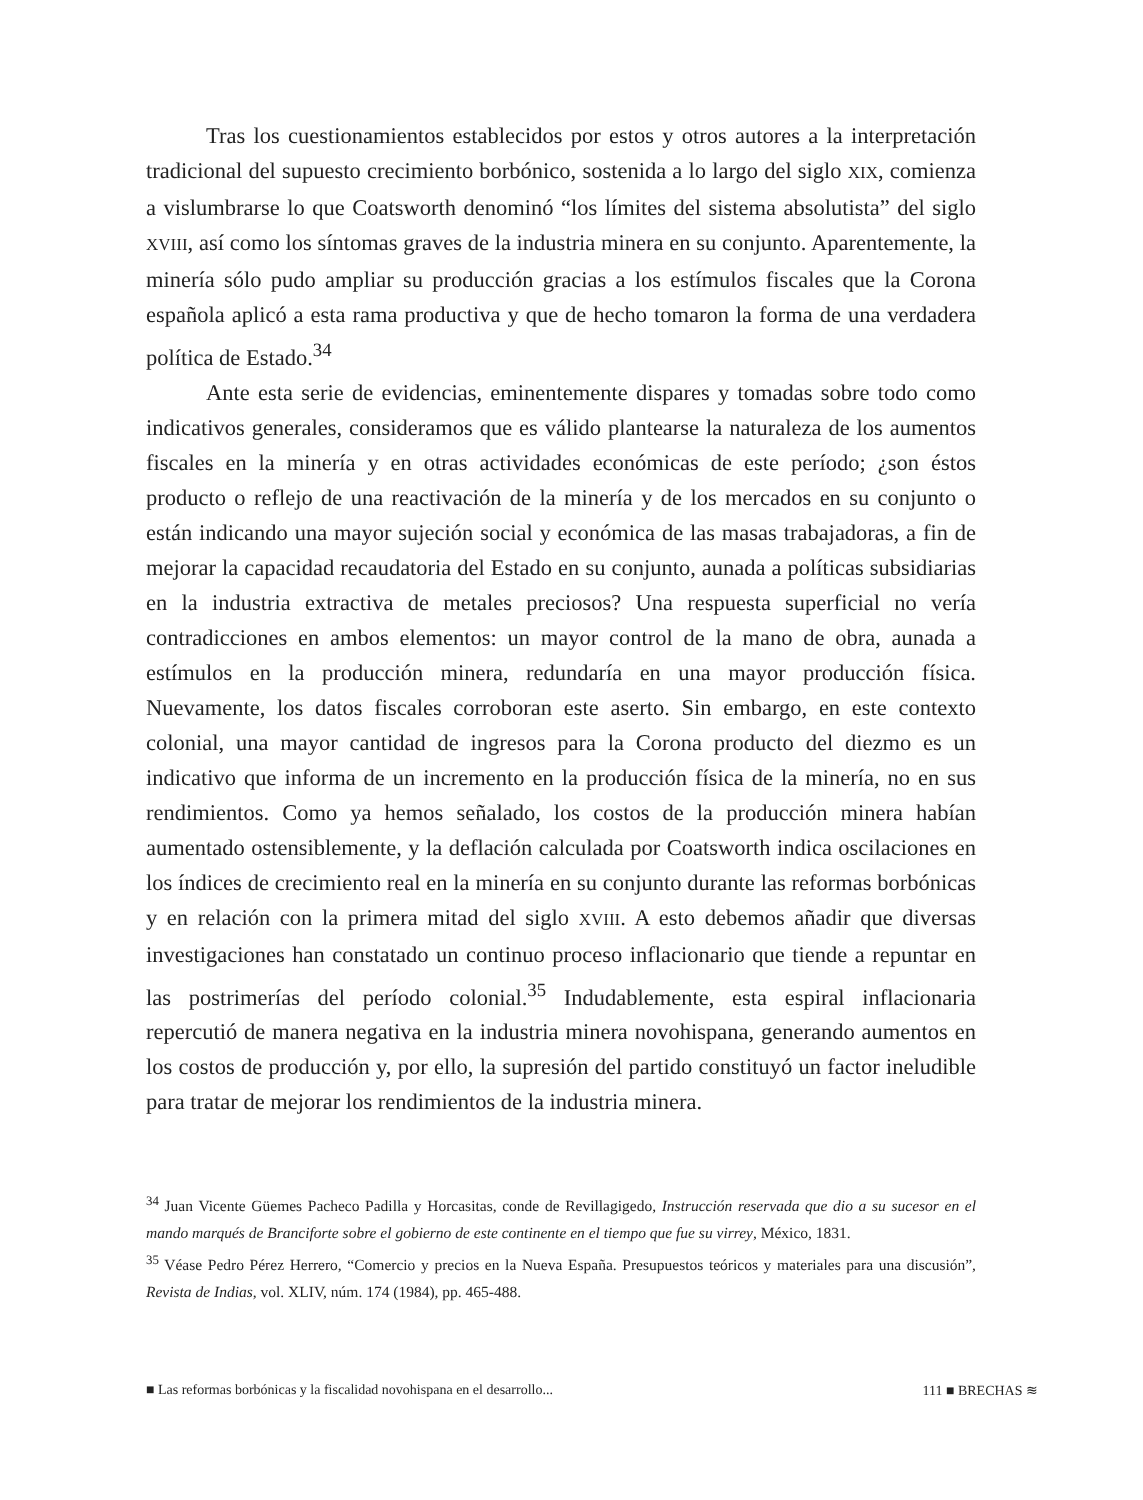Tras los cuestionamientos establecidos por estos y otros autores a la interpretación tradicional del supuesto crecimiento borbónico, sostenida a lo largo del siglo XIX, comienza a vislumbrarse lo que Coatsworth denominó “los límites del sistema absolutista” del siglo XVIII, así como los síntomas graves de la industria minera en su conjunto. Aparentemente, la minería sólo pudo ampliar su producción gracias a los estímulos fiscales que la Corona española aplicó a esta rama productiva y que de hecho tomaron la forma de una verdadera política de Estado.<sup>34</sup>
Ante esta serie de evidencias, eminentemente dispares y tomadas sobre todo como indicativos generales, consideramos que es válido plantearse la naturaleza de los aumentos fiscales en la minería y en otras actividades económicas de este período; ¿son éstos producto o reflejo de una reactivación de la minería y de los mercados en su conjunto o están indicando una mayor sujeción social y económica de las masas trabajadoras, a fin de mejorar la capacidad recaudatoria del Estado en su conjunto, aunada a políticas subsidiarias en la industria extractiva de metales preciosos? Una respuesta superficial no vería contradicciones en ambos elementos: un mayor control de la mano de obra, aunada a estímulos en la producción minera, redundaría en una mayor producción física. Nuevamente, los datos fiscales corroboran este aserto. Sin embargo, en este contexto colonial, una mayor cantidad de ingresos para la Corona producto del diezmo es un indicativo que informa de un incremento en la producción física de la minería, no en sus rendimientos. Como ya hemos señalado, los costos de la producción minera habían aumentado ostensiblemente, y la deflación calculada por Coatsworth indica oscilaciones en los índices de crecimiento real en la minería en su conjunto durante las reformas borbónicas y en relación con la primera mitad del siglo XVIII. A esto debemos añadir que diversas investigaciones han constatado un continuo proceso inflacionario que tiende a repuntar en las postrimerías del período colonial.<sup>35</sup> Indudablemente, esta espiral inflacionaria repercutió de manera negativa en la industria minera novohispana, generando aumentos en los costos de producción y, por ello, la supresión del partido constituyó un factor ineludible para tratar de mejorar los rendimientos de la industria minera.
<sup>34</sup> Juan Vicente Güemes Pacheco Padilla y Horcasitas, conde de Revillagigedo, Instrucción reservada que dio a su sucesor en el mando marqués de Branciforte sobre el gobierno de este continente en el tiempo que fue su virrey, México, 1831.
<sup>35</sup> Véase Pedro Pérez Herrero, “Comercio y precios en la Nueva España. Presupuestos teóricos y materiales para una discusión”, Revista de Indias, vol. XLIV, núm. 174 (1984), pp. 465-488.
■ Las reformas borbónicas y la fiscalidad novohispana en el desarrollo... 111 ■ BRECHAS ≋